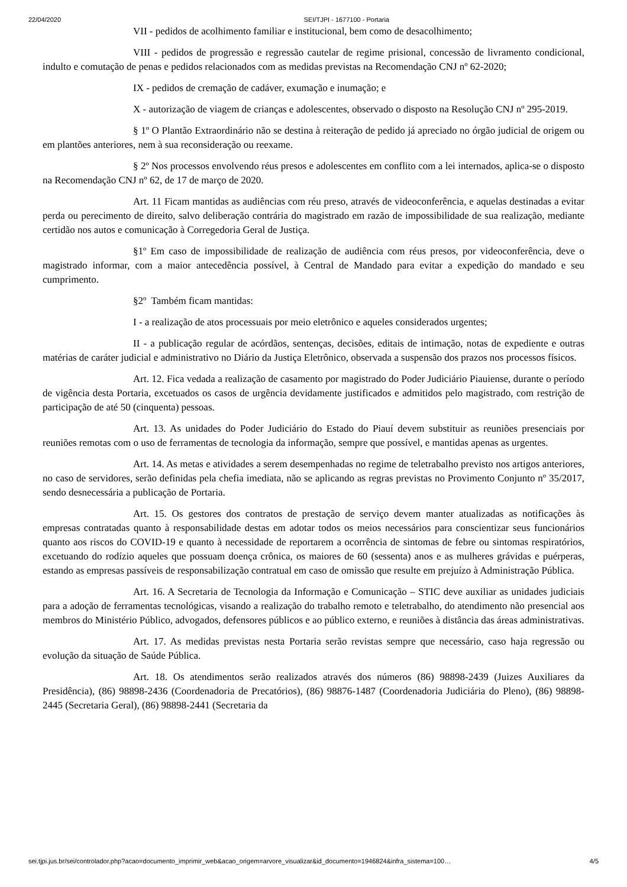22/04/2020 SEI/TJPI - 1677100 - Portaria
VII - pedidos de acolhimento familiar e institucional, bem como de desacolhimento;
VIII - pedidos de progressão e regressão cautelar de regime prisional, concessão de livramento condicional, indulto e comutação de penas e pedidos relacionados com as medidas previstas na Recomendação CNJ nº 62-2020;
IX - pedidos de cremação de cadáver, exumação e inumação; e
X - autorização de viagem de crianças e adolescentes, observado o disposto na Resolução CNJ nº 295-2019.
§ 1º O Plantão Extraordinário não se destina à reiteração de pedido já apreciado no órgão judicial de origem ou em plantões anteriores, nem à sua reconsideração ou reexame.
§ 2º Nos processos envolvendo réus presos e adolescentes em conflito com a lei internados, aplica-se o disposto na Recomendação CNJ nº 62, de 17 de março de 2020.
Art. 11 Ficam mantidas as audiências com réu preso, através de videoconferência, e aquelas destinadas a evitar perda ou perecimento de direito, salvo deliberação contrária do magistrado em razão de impossibilidade de sua realização, mediante certidão nos autos e comunicação à Corregedoria Geral de Justiça.
§1º Em caso de impossibilidade de realização de audiência com réus presos, por videoconferência, deve o magistrado informar, com a maior antecedência possível, à Central de Mandado para evitar a expedição do mandado e seu cumprimento.
§2º Também ficam mantidas:
I - a realização de atos processuais por meio eletrônico e aqueles considerados urgentes;
II - a publicação regular de acórdãos, sentenças, decisões, editais de intimação, notas de expediente e outras matérias de caráter judicial e administrativo no Diário da Justiça Eletrônico, observada a suspensão dos prazos nos processos físicos.
Art. 12. Fica vedada a realização de casamento por magistrado do Poder Judiciário Piauiense, durante o período de vigência desta Portaria, excetuados os casos de urgência devidamente justificados e admitidos pelo magistrado, com restrição de participação de até 50 (cinquenta) pessoas.
Art. 13. As unidades do Poder Judiciário do Estado do Piauí devem substituir as reuniões presenciais por reuniões remotas com o uso de ferramentas de tecnologia da informação, sempre que possível, e mantidas apenas as urgentes.
Art. 14. As metas e atividades a serem desempenhadas no regime de teletrabalho previsto nos artigos anteriores, no caso de servidores, serão definidas pela chefia imediata, não se aplicando as regras previstas no Provimento Conjunto nº 35/2017, sendo desnecessária a publicação de Portaria.
Art. 15. Os gestores dos contratos de prestação de serviço devem manter atualizadas as notificações às empresas contratadas quanto à responsabilidade destas em adotar todos os meios necessários para conscientizar seus funcionários quanto aos riscos do COVID-19 e quanto à necessidade de reportarem a ocorrência de sintomas de febre ou sintomas respiratórios, excetuando do rodízio aqueles que possuam doença crônica, os maiores de 60 (sessenta) anos e as mulheres grávidas e puérperas, estando as empresas passíveis de responsabilização contratual em caso de omissão que resulte em prejuízo à Administração Pública.
Art. 16. A Secretaria de Tecnologia da Informação e Comunicação – STIC deve auxiliar as unidades judiciais para a adoção de ferramentas tecnológicas, visando a realização do trabalho remoto e teletrabalho, do atendimento não presencial aos membros do Ministério Público, advogados, defensores públicos e ao público externo, e reuniões à distância das áreas administrativas.
Art. 17. As medidas previstas nesta Portaria serão revistas sempre que necessário, caso haja regressão ou evolução da situação de Saúde Pública.
Art. 18. Os atendimentos serão realizados através dos números (86) 98898-2439 (Juizes Auxiliares da Presidência), (86) 98898-2436 (Coordenadoria de Precatórios), (86) 98876-1487 (Coordenadoria Judiciária do Pleno), (86) 98898-2445 (Secretaria Geral), (86) 98898-2441 (Secretaria da
sei.tjpi.jus.br/sei/controlador.php?acao=documento_imprimir_web&acao_origem=arvore_visualizar&id_documento=1946824&infra_sistema=100… 4/5